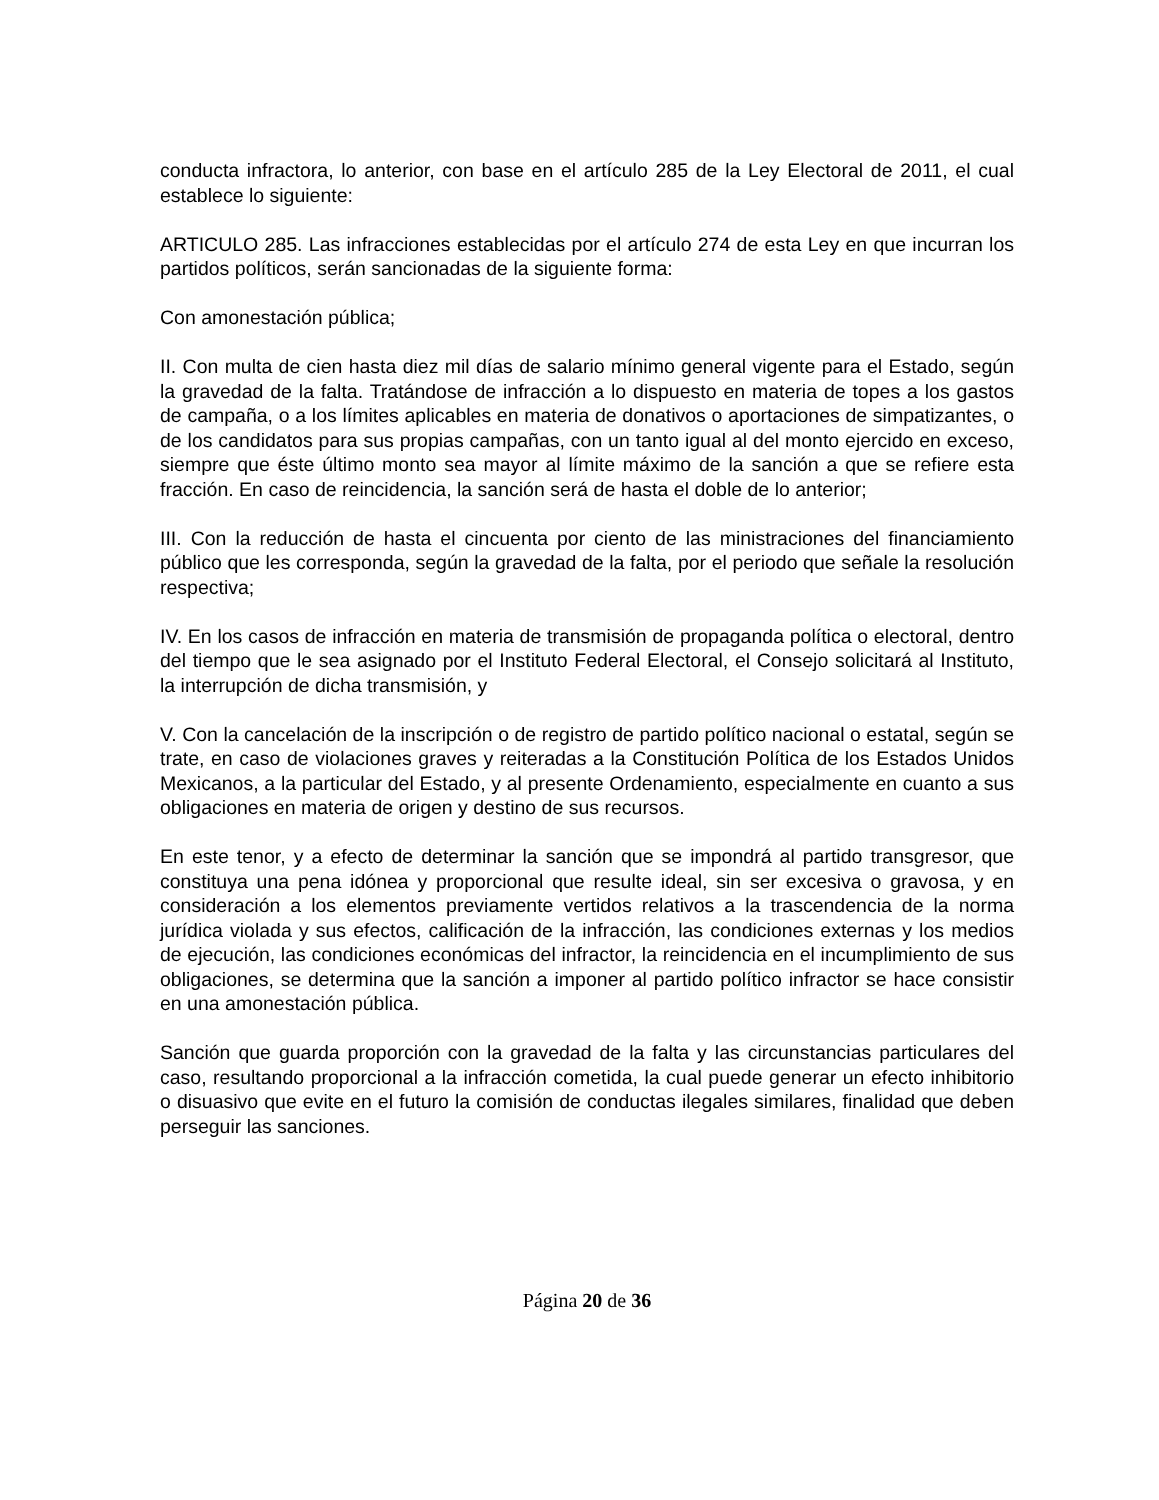conducta infractora, lo anterior, con base en el artículo 285 de la Ley Electoral de 2011, el cual establece lo siguiente:
ARTICULO 285. Las infracciones establecidas por el artículo 274 de esta Ley en que incurran los partidos políticos, serán sancionadas de la siguiente forma:
Con amonestación pública;
II. Con multa de cien hasta diez mil días de salario mínimo general vigente para el Estado, según la gravedad de la falta. Tratándose de infracción a lo dispuesto en materia de topes a los gastos de campaña, o a los límites aplicables en materia de donativos o aportaciones de simpatizantes, o de los candidatos para sus propias campañas, con un tanto igual al del monto ejercido en exceso, siempre que éste último monto sea mayor al límite máximo de la sanción a que se refiere esta fracción. En caso de reincidencia, la sanción será de hasta el doble de lo anterior;
III. Con la reducción de hasta el cincuenta por ciento de las ministraciones del financiamiento público que les corresponda, según la gravedad de la falta, por el periodo que señale la resolución respectiva;
IV. En los casos de infracción en materia de transmisión de propaganda política o electoral, dentro del tiempo que le sea asignado por el Instituto Federal Electoral, el Consejo solicitará al Instituto, la interrupción de dicha transmisión, y
V. Con la cancelación de la inscripción o de registro de partido político nacional o estatal, según se trate, en caso de violaciones graves y reiteradas a la Constitución Política de los Estados Unidos Mexicanos, a la particular del Estado, y al presente Ordenamiento, especialmente en cuanto a sus obligaciones en materia de origen y destino de sus recursos.
En este tenor, y a efecto de determinar la sanción que se impondrá al partido transgresor, que constituya una pena idónea y proporcional que resulte ideal, sin ser excesiva o gravosa, y en consideración a los elementos previamente vertidos relativos a la trascendencia de la norma jurídica violada y sus efectos, calificación de la infracción, las condiciones externas y los medios de ejecución, las condiciones económicas del infractor, la reincidencia en el incumplimiento de sus obligaciones, se determina que la sanción a imponer al partido político infractor se hace consistir en una amonestación pública.
Sanción que guarda proporción con la gravedad de la falta y las circunstancias particulares del caso, resultando proporcional a la infracción cometida, la cual puede generar un efecto inhibitorio o disuasivo que evite en el futuro la comisión de conductas ilegales similares, finalidad que deben perseguir las sanciones.
Página 20 de 36